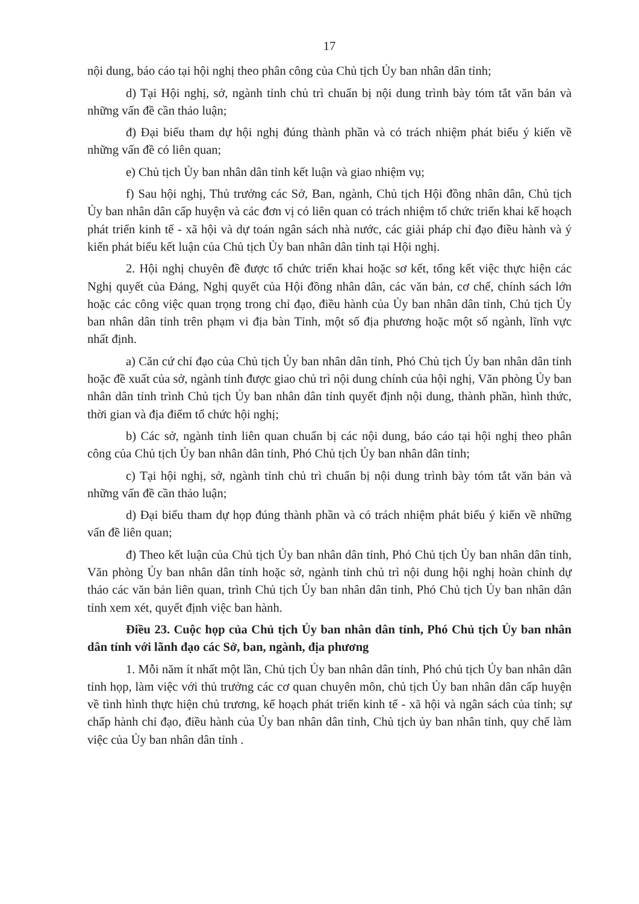17
nội dung, báo cáo tại hội nghị theo phân công của Chủ tịch Ủy ban nhân dân tỉnh;
d) Tại Hội nghị, sở, ngành tỉnh chủ trì chuẩn bị nội dung trình bày tóm tắt văn bản và những vấn đề cần thảo luận;
đ) Đại biểu tham dự hội nghị đúng thành phần và có trách nhiệm phát biểu ý kiến về những vấn đề có liên quan;
e) Chủ tịch Ủy ban nhân dân tỉnh kết luận và giao nhiệm vụ;
f) Sau hội nghị, Thủ trưởng các Sở, Ban, ngành, Chủ tịch Hội đồng nhân dân, Chủ tịch Ủy ban nhân dân cấp huyện và các đơn vị có liên quan có trách nhiệm tổ chức triển khai kế hoạch phát triển kinh tế - xã hội và dự toán ngân sách nhà nước, các giải pháp chỉ đạo điều hành và ý kiến phát biểu kết luận của Chủ tịch Ủy ban nhân dân tỉnh tại Hội nghị.
2. Hội nghị chuyên đề được tổ chức triển khai hoặc sơ kết, tổng kết việc thực hiện các Nghị quyết của Đảng, Nghị quyết của Hội đồng nhân dân, các văn bản, cơ chế, chính sách lớn hoặc các công việc quan trọng trong chỉ đạo, điều hành của Ủy ban nhân dân tỉnh, Chủ tịch Ủy ban nhân dân tỉnh trên phạm vi địa bàn Tỉnh, một số địa phương hoặc một số ngành, lĩnh vực nhất định.
a) Căn cứ chỉ đạo của Chủ tịch Ủy ban nhân dân tỉnh, Phó Chủ tịch Ủy ban nhân dân tỉnh hoặc đề xuất của sở, ngành tỉnh được giao chủ trì nội dung chính của hội nghị, Văn phòng Ủy ban nhân dân tỉnh trình Chủ tịch Ủy ban nhân dân tỉnh quyết định nội dung, thành phần, hình thức, thời gian và địa điểm tổ chức hội nghị;
b) Các sở, ngành tỉnh liên quan chuẩn bị các nội dung, báo cáo tại hội nghị theo phân công của Chủ tịch Ủy ban nhân dân tỉnh, Phó Chủ tịch Ủy ban nhân dân tỉnh;
c) Tại hội nghị, sở, ngành tỉnh chủ trì chuẩn bị nội dung trình bày tóm tắt văn bản và những vấn đề cần thảo luận;
d) Đại biểu tham dự họp đúng thành phần và có trách nhiệm phát biểu ý kiến về những vấn đề liên quan;
đ) Theo kết luận của Chủ tịch Ủy ban nhân dân tỉnh, Phó Chủ tịch Ủy ban nhân dân tỉnh, Văn phòng Ủy ban nhân dân tỉnh hoặc sở, ngành tỉnh chủ trì nội dung hội nghị hoàn chỉnh dự thảo các văn bản liên quan, trình Chủ tịch Ủy ban nhân dân tỉnh, Phó Chủ tịch Ủy ban nhân dân tỉnh xem xét, quyết định việc ban hành.
Điều 23. Cuộc họp của Chủ tịch Ủy ban nhân dân tỉnh, Phó Chủ tịch Ủy ban nhân dân tỉnh với lãnh đạo các Sở, ban, ngành, địa phương
1. Mỗi năm ít nhất một lần, Chủ tịch Ủy ban nhân dân tỉnh, Phó chủ tịch Ủy ban nhân dân tỉnh họp, làm việc với thủ trưởng các cơ quan chuyên môn, chủ tịch Ủy ban nhân dân cấp huyện về tình hình thực hiện chủ trương, kế hoạch phát triển kinh tế - xã hội và ngân sách của tỉnh; sự chấp hành chỉ đạo, điều hành của Ủy ban nhân dân tỉnh, Chủ tịch ủy ban nhân tỉnh, quy chế làm việc của Ủy ban nhân dân tỉnh .